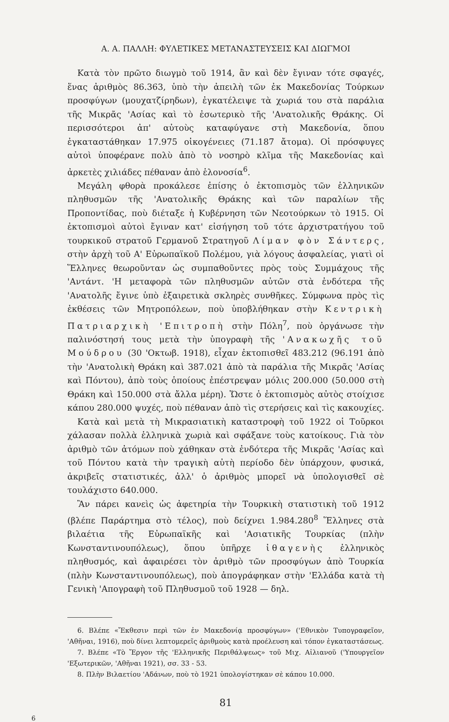Α. Α. ΠΑΛΛΗ: ΦΥΛΕΤΙΚΕΣ ΜΕΤΑΝΑΣΤΕΥΣΕΙΣ ΚΑΙ ΔΙΩΓΜΟΙ
Κατὰ τὸν πρῶτο διωγμὸ τοῦ 1914, ἂν καὶ δὲν ἔγιναν τότε σφαγές, ἕνας ἀριθμὸς 86.363, ὑπὸ τὴν ἀπειλὴ τῶν ἐκ Μακεδονίας Τούρκων προσφύγων (μουχατζίρηδων), ἐγκατέλειψε τὰ χωριά του στὰ παράλια τῆς Μικρᾶς 'Ασίας καὶ τὸ ἐσωτερικὸ τῆς 'Ανατολικῆς Θράκης. Οἱ περισσότεροι ἀπ' αὐτοὺς καταφύγανε στὴ Μακεδονία, ὅπου ἐγκαταστάθηκαν 17.975 οἰκογένειες (71.187 ἄτομα). Οἱ πρόσφυγες αὐτοὶ ὑποφέρανε πολὺ ἀπὸ τὸ νοσηρὸ κλῖμα τῆς Μακεδονίας καὶ ἀρκετὲς χιλιάδες πέθαναν ἀπὸ ἑλονοσία<sup>6</sup>.
Μεγάλη φθορὰ προκάλεσε ἐπίσης ὁ ἐκτοπισμὸς τῶν ἑλληνικῶν πληθυσμῶν τῆς 'Ανατολικῆς Θράκης καὶ τῶν παραλίων τῆς Προποντίδας, ποὺ διέταξε ἡ Κυβέρνηση τῶν Νεοτούρκων τὸ 1915. Οἱ ἐκτοπισμοὶ αὐτοὶ ἔγιναν κατ' εἰσήγηση τοῦ τότε ἀρχιστρατήγου τοῦ τουρκικοῦ στρατοῦ Γερμανοῦ Στρατηγοῦ Λίμαν φὸν Σάντερς, στὴν ἀρχὴ τοῦ Α' Εὐρωπαϊκοῦ Πολέμου, γιὰ λόγους ἀσφαλείας, γιατὶ οἱ Ἕλληνες θεωροῦνταν ὡς συμπαθοῦντες πρὸς τοὺς Συμμάχους τῆς 'Αντάντ. 'Η μεταφορὰ τῶν πληθυσμῶν αὐτῶν στὰ ἐνδότερα τῆς 'Ανατολῆς ἔγινε ὑπὸ ἐξαιρετικὰ σκληρὲς συνθῆκες. Σύμφωνα πρὸς τὶς ἐκθέσεις τῶν Μητροπόλεων, ποὺ ὑποβλήθηκαν στὴν Κεντρικὴ Πατριαρχικὴ 'Επιτροπὴ στὴν Πόλη<sup>7</sup>, ποὺ ὀργάνωσε τὴν παλινόστησή τους μετὰ τὴν ὑπογραφὴ τῆς 'Ανακωχῆς τοῦ Μούδρου (30 'Οκτωβ. 1918), εἶχαν ἐκτοπισθεῖ 483.212 (96.191 ἀπὸ τὴν 'Ανατολικὴ Θράκη καὶ 387.021 ἀπὸ τὰ παράλια τῆς Μικρᾶς 'Ασίας καὶ Πόντου), ἀπὸ τοὺς ὁποίους ἐπέστρεψαν μόλις 200.000 (50.000 στὴ Θράκη καὶ 150.000 στὰ ἄλλα μέρη). Ὥστε ὁ ἐκτοπισμὸς αὐτὸς στοίχισε κάπου 280.000 ψυχές, ποὺ πέθαναν ἀπὸ τὶς στερήσεις καὶ τὶς κακουχίες.
Κατὰ καὶ μετὰ τὴ Μικρασιατικὴ καταστροφὴ τοῦ 1922 οἱ Τοῦρκοι χάλασαν πολλὰ ἑλληνικὰ χωριὰ καὶ σφάξανε τοὺς κατοίκους. Γιὰ τὸν ἀριθμὸ τῶν ἀτόμων ποὺ χάθηκαν στὰ ἐνδότερα τῆς Μικρᾶς 'Ασίας καὶ τοῦ Πόντου κατὰ τὴν τραγικὴ αὐτὴ περίοδο δὲν ὑπάρχουν, φυσικά, ἀκριβεῖς στατιστικές, ἀλλ' ὁ ἀριθμὸς μπορεῖ νὰ ὑπολογισθεῖ σὲ τουλάχιστο 640.000.
Ἂν πάρει κανεὶς ὡς ἀφετηρία τὴν Τουρκικὴ στατιστικὴ τοῦ 1912 (βλέπε Παράρτημα στὸ τέλος), ποὺ δείχνει 1.984.280<sup>8</sup> Ἕλληνες στὰ βιλαέτια τῆς Εὐρωπαϊκῆς καὶ 'Ασιατικῆς Τουρκίας (πλὴν Κωνσταντινουπόλεως), ὅπου ὑπῆρχε ἰθαγενὴς ἑλληνικὸς πληθυσμός, καὶ ἀφαιρέσει τὸν ἀριθμὸ τῶν προσφύγων ἀπὸ Τουρκία (πλὴν Κωνσταντινουπόλεως), ποὺ ἀπογράφηκαν στὴν 'Ελλάδα κατὰ τὴ Γενικὴ 'Απογραφὴ τοῦ Πληθυσμοῦ τοῦ 1928 — δηλ.
6. Βλέπε «Ἔκθεσιν περὶ τῶν ἐν Μακεδονίᾳ προσφύγων» ('Εθνικὸν Τυπογραφεῖον, 'Αθῆναι, 1916), ποὺ δίνει λεπτομερεῖς ἀριθμοὺς κατὰ προέλευση καὶ τόπον ἐγκαταστάσεως.
7. Βλέπε «Τὸ Ἔργον τῆς 'Ελληνικῆς Περιθάλψεως» τοῦ Μιχ. Αἰλιανοῦ ('Υπουργεῖον 'Εξωτερικῶν, 'Αθῆναι 1921), σσ. 33 - 53.
8. Πλὴν Βιλαετίου 'Αδάνων, ποὺ τὸ 1921 ὑπολογίστηκαν σὲ κάπου 10.000.
81
6